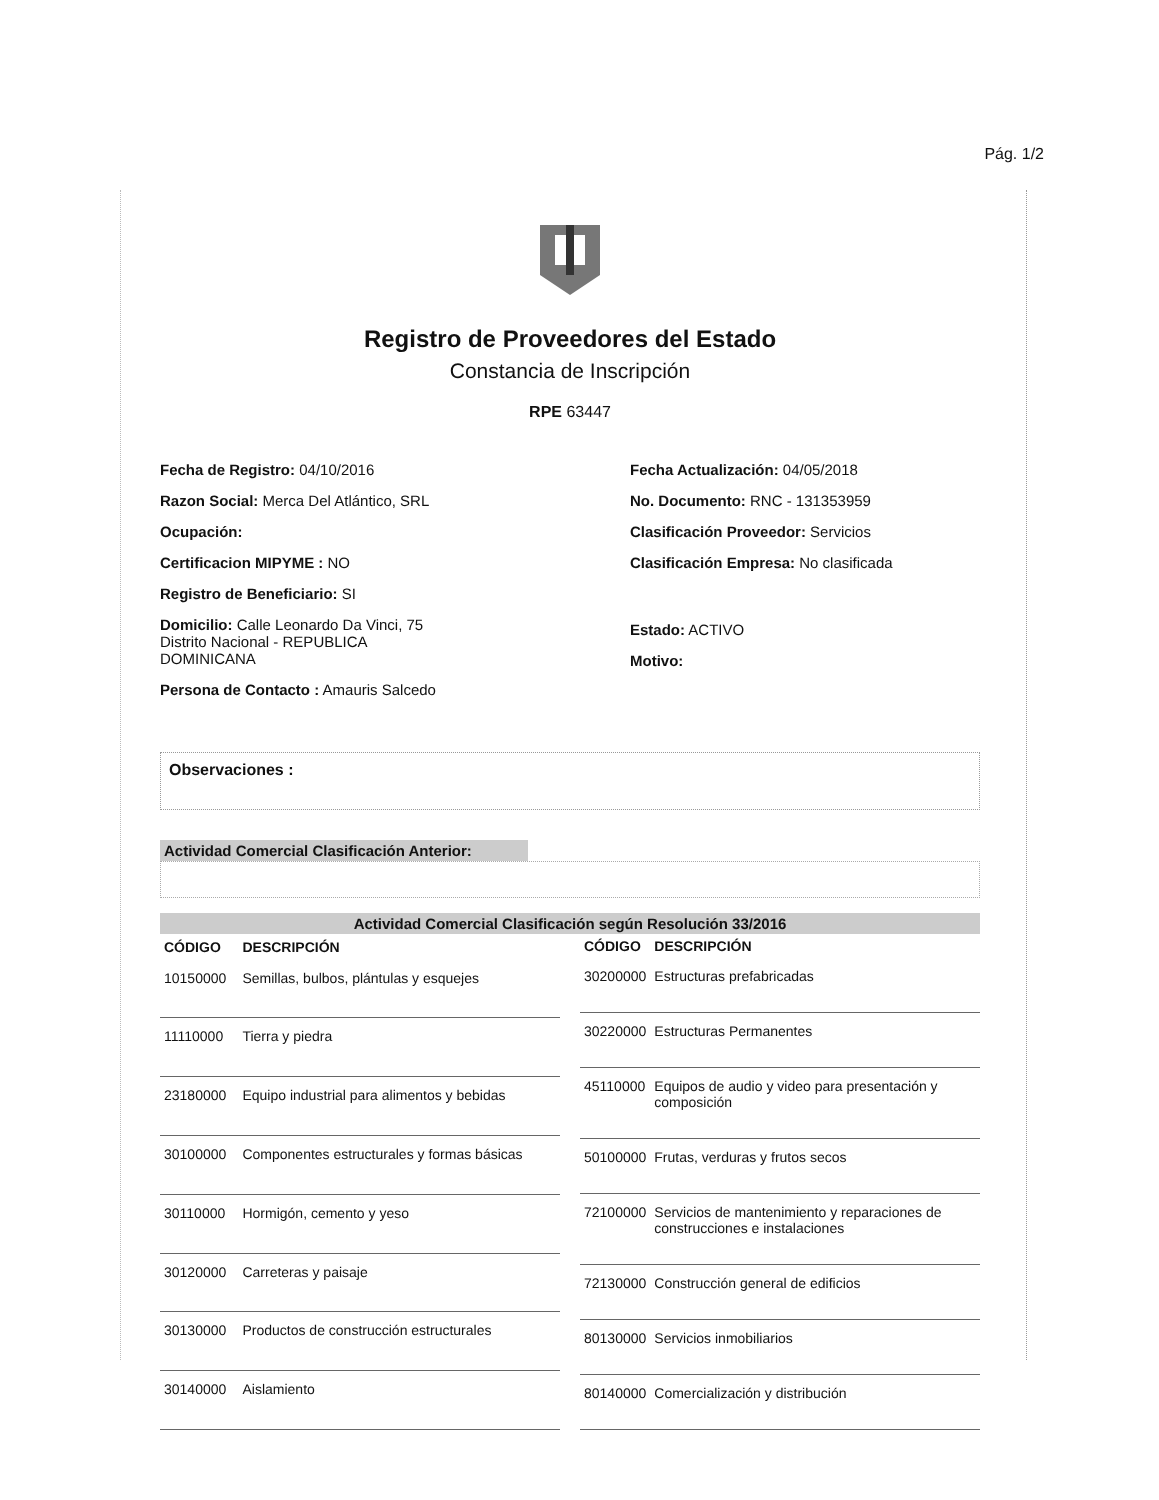Pág. 1/2
Registro de Proveedores del Estado
Constancia de Inscripción
RPE 63447
Fecha de Registro: 04/10/2016
Razon Social: Merca Del Atlántico, SRL
Ocupación:
Certificacion MIPYME : NO
Registro de Beneficiario: SI
Domicilio: Calle Leonardo Da Vinci, 75
Distrito Nacional - REPUBLICA
DOMINICANA
Persona de Contacto : Amauris Salcedo
Fecha Actualización: 04/05/2018
No. Documento: RNC - 131353959
Clasificación Proveedor: Servicios
Clasificación Empresa: No clasificada
Estado: ACTIVO
Motivo:
Observaciones :
Actividad Comercial Clasificación Anterior:
Actividad Comercial Clasificación según Resolución 33/2016
| CÓDIGO | DESCRIPCIÓN |
| --- | --- |
| 10150000 | Semillas, bulbos, plántulas y esquejes |
| 11110000 | Tierra y piedra |
| 23180000 | Equipo industrial para alimentos y bebidas |
| 30100000 | Componentes estructurales y formas básicas |
| 30110000 | Hormigón, cemento y yeso |
| 30120000 | Carreteras y paisaje |
| 30130000 | Productos de construcción estructurales |
| 30140000 | Aislamiento |
| CÓDIGO | DESCRIPCIÓN |
| --- | --- |
| 30200000 | Estructuras prefabricadas |
| 30220000 | Estructuras Permanentes |
| 45110000 | Equipos de audio y video para presentación y composición |
| 50100000 | Frutas, verduras y frutos secos |
| 72100000 | Servicios de mantenimiento y reparaciones de construcciones e instalaciones |
| 72130000 | Construcción general de edificios |
| 80130000 | Servicios inmobiliarios |
| 80140000 | Comercialización y distribución |